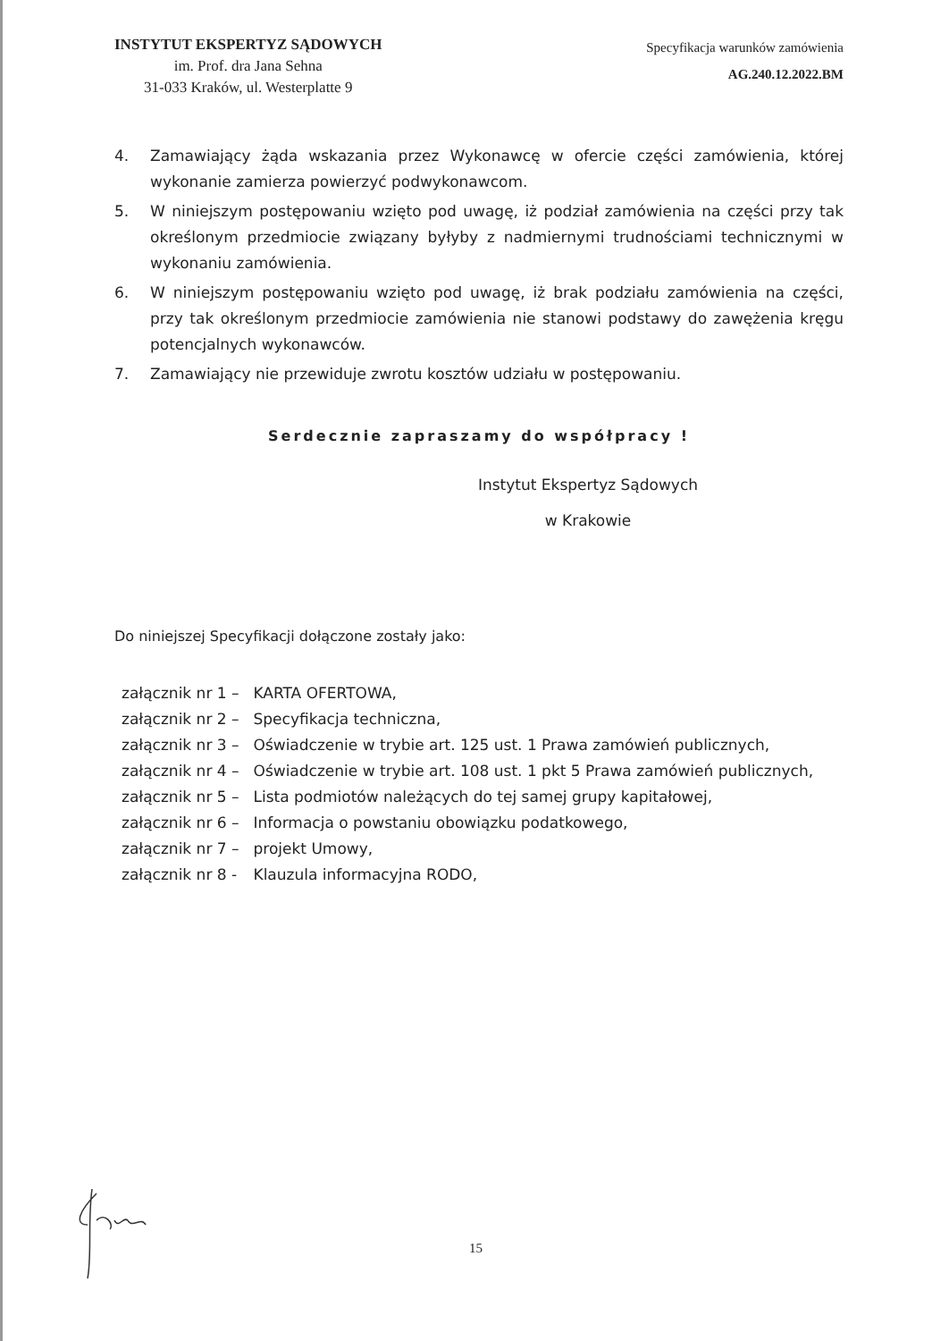INSTYTUT EKSPERTYZ SĄDOWYCH
im. Prof. dra Jana Sehna
31-033 Kraków, ul. Westerplatte 9
Specyfikacja warunków zamówienia
AG.240.12.2022.BM
4. Zamawiający żąda wskazania przez Wykonawcę w ofercie części zamówienia, której wykonanie zamierza powierzyć podwykonawcom.
5. W niniejszym postępowaniu wzięto pod uwagę, iż podział zamówienia na części przy tak określonym przedmiocie związany byłyby z nadmiernymi trudnościami technicznymi w wykonaniu zamówienia.
6. W niniejszym postępowaniu wzięto pod uwagę, iż brak podziału zamówienia na części, przy tak określonym przedmiocie zamówienia nie stanowi podstawy do zawężenia kręgu potencjalnych wykonawców.
7. Zamawiający nie przewiduje zwrotu kosztów udziału w postępowaniu.
Serdecznie zapraszamy do współpracy !
Instytut Ekspertyz Sądowych
w Krakowie
Do niniejszej Specyfikacji dołączone zostały jako:
| załącznik nr 1 – | KARTA OFERTOWA, |
| załącznik nr 2 – | Specyfikacja techniczna, |
| załącznik nr 3 – | Oświadczenie w trybie art. 125 ust. 1 Prawa zamówień publicznych, |
| załącznik nr 4 – | Oświadczenie w trybie art. 108 ust. 1 pkt 5 Prawa zamówień publicznych, |
| załącznik nr 5 – | Lista podmiotów należących do tej samej grupy kapitałowej, |
| załącznik nr 6 – | Informacja o powstaniu obowiązku podatkowego, |
| załącznik nr 7 – | projekt Umowy, |
| załącznik nr 8 - | Klauzula informacyjna RODO, |
15